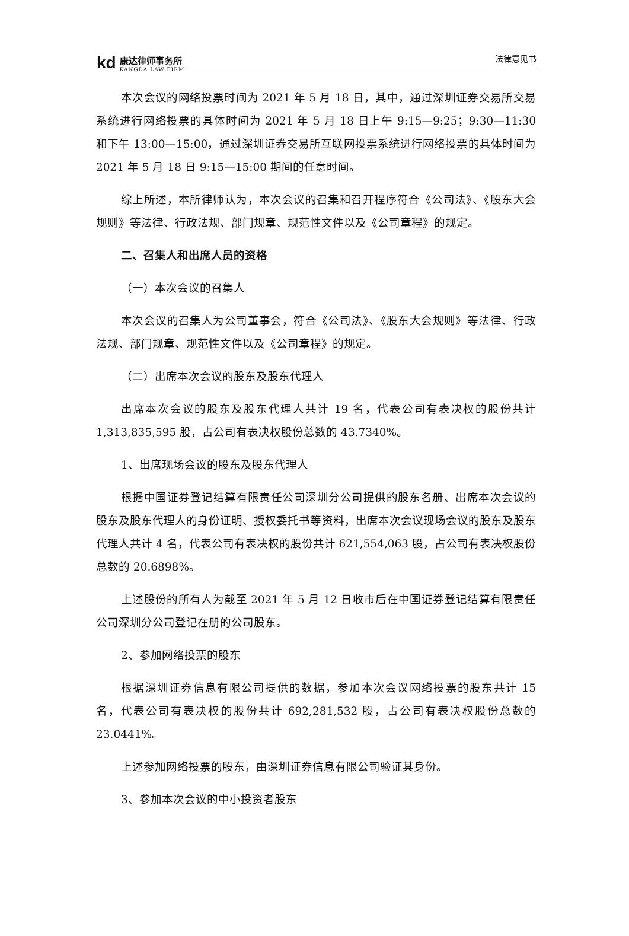kd
康达律师事务所
KANGDA LAW FIRM
法律意见书
本次会议的网络投票时间为 2021 年 5 月 18 日，其中，通过深圳证券交易所交易系统进行网络投票的具体时间为 2021 年 5 月 18 日上午 9:15—9:25；9:30—11:30 和下午 13:00—15:00，通过深圳证券交易所互联网投票系统进行网络投票的具体时间为 2021 年 5 月 18 日 9:15—15:00 期间的任意时间。
综上所述，本所律师认为，本次会议的召集和召开程序符合《公司法》、《股东大会规则》等法律、行政法规、部门规章、规范性文件以及《公司章程》的规定。
二、召集人和出席人员的资格
（一）本次会议的召集人
本次会议的召集人为公司董事会，符合《公司法》、《股东大会规则》等法律、行政法规、部门规章、规范性文件以及《公司章程》的规定。
（二）出席本次会议的股东及股东代理人
出席本次会议的股东及股东代理人共计 19 名，代表公司有表决权的股份共计 1,313,835,595 股，占公司有表决权股份总数的 43.7340%。
1、出席现场会议的股东及股东代理人
根据中国证券登记结算有限责任公司深圳分公司提供的股东名册、出席本次会议的股东及股东代理人的身份证明、授权委托书等资料，出席本次会议现场会议的股东及股东代理人共计 4 名，代表公司有表决权的股份共计 621,554,063 股，占公司有表决权股份总数的 20.6898%。
上述股份的所有人为截至 2021 年 5 月 12 日收市后在中国证券登记结算有限责任公司深圳分公司登记在册的公司股东。
2、参加网络投票的股东
根据深圳证券信息有限公司提供的数据，参加本次会议网络投票的股东共计 15 名，代表公司有表决权的股份共计 692,281,532 股，占公司有表决权股份总数的 23.0441%。
上述参加网络投票的股东，由深圳证券信息有限公司验证其身份。
3、参加本次会议的中小投资者股东